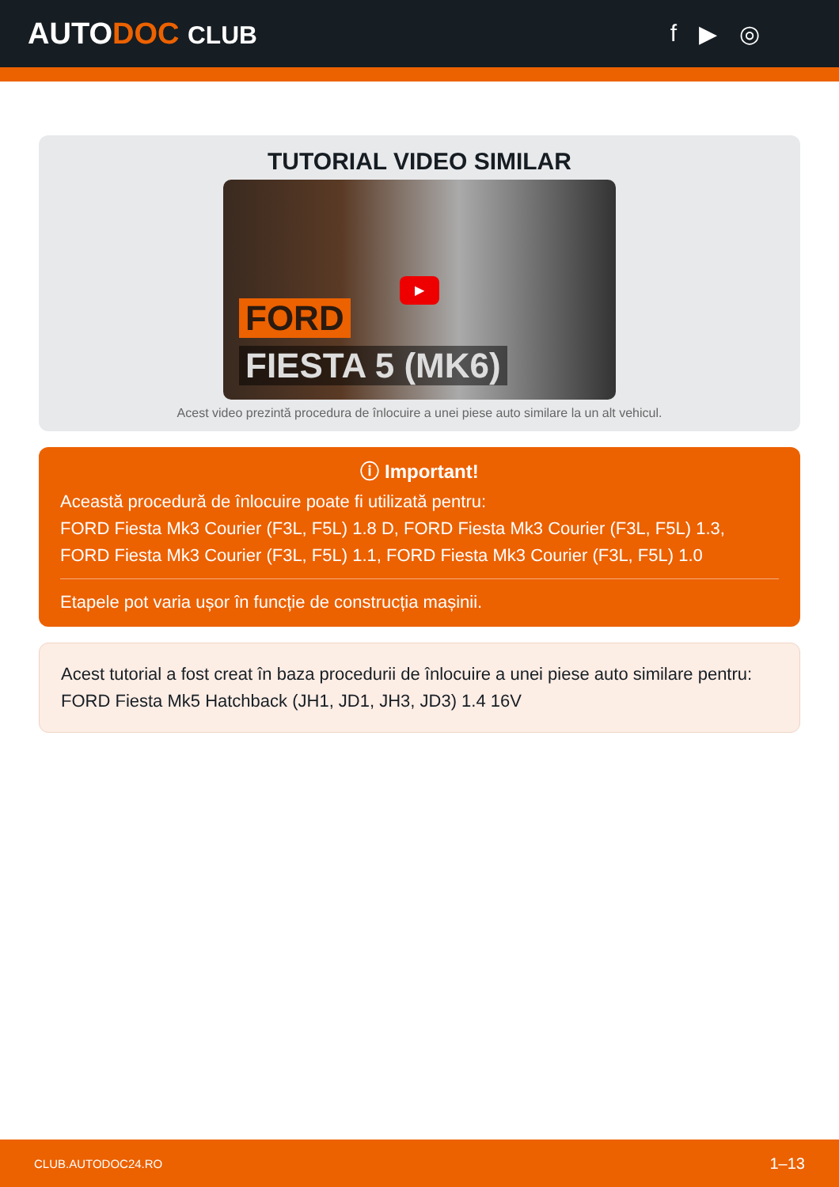AUTODOC CLUB f ▶ ◎
TUTORIAL VIDEO SIMILAR
FORD
▶
FIESTA 5 (MK6)
Acest video prezintă procedura de înlocuire a unei piese auto similare la un alt vehicul.
ⓘ Important!
Această procedură de înlocuire poate fi utilizată pentru:
FORD Fiesta Mk3 Courier (F3L, F5L) 1.8 D, FORD Fiesta Mk3 Courier (F3L, F5L) 1.3, FORD Fiesta Mk3 Courier (F3L, F5L) 1.1, FORD Fiesta Mk3 Courier (F3L, F5L) 1.0
Etapele pot varia ușor în funcție de construcția mașinii.
Acest tutorial a fost creat în baza procedurii de înlocuire a unei piese auto similare pentru: FORD Fiesta Mk5 Hatchback (JH1, JD1, JH3, JD3) 1.4 16V
CLUB.AUTODOC24.RO 1–13